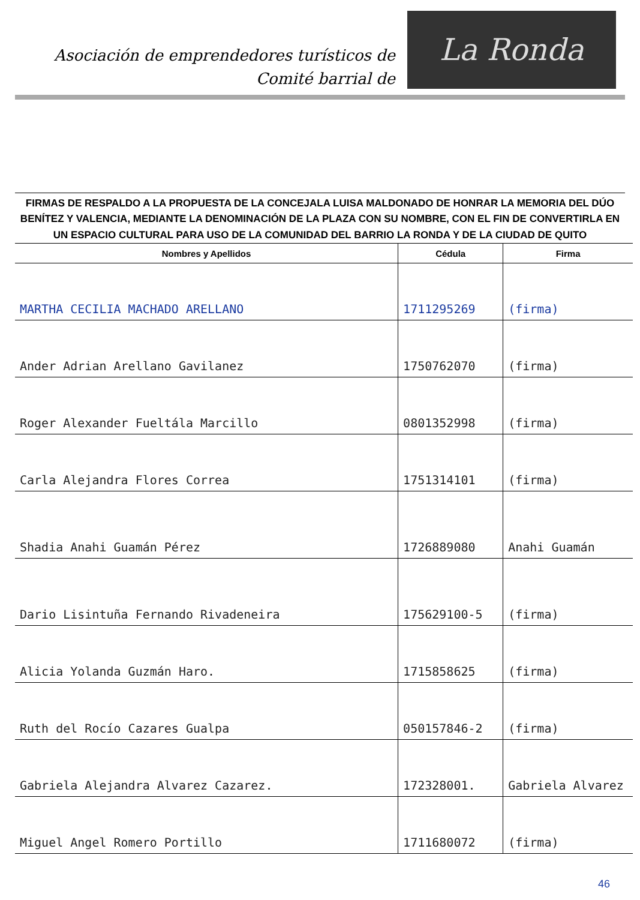Asociación de emprendedores turísticos de
Comité barrial de
La Ronda
FIRMAS DE RESPALDO A LA PROPUESTA DE LA CONCEJALA LUISA MALDONADO DE HONRAR LA MEMORIA DEL DÚO BENÍTEZ Y VALENCIA, MEDIANTE LA DENOMINACIÓN DE LA PLAZA CON SU NOMBRE, CON EL FIN DE CONVERTIRLA EN UN ESPACIO CULTURAL PARA USO DE LA COMUNIDAD DEL BARRIO LA RONDA Y DE LA CIUDAD DE QUITO
| Nombres y Apellidos | Cédula | Firma |
| --- | --- | --- |
| MARTHA CECILIA MACHADO ARELLANO | 1711295269 | (firma) |
| Ander Adrian Arellano Gavilanez | 1750762070 | (firma) |
| Roger Alexander Fueltála Marcillo | 0801352998 | (firma) |
| Carla Alejandra Flores Correa | 1751314101 | (firma) |
| Shadia Anahi Guamán Pérez | 1726889080 | Anahi Guamán |
| Dario Lisintuña Fernando Rivadeneira | 175629100-5 | (firma) |
| Alicia Yolanda Guzmán Haro. | 1715858625 | (firma) |
| Ruth del Rocío Cazares Gualpa | 050157846-2 | (firma) |
| Gabriela Alejandra Alvarez Cazarez. | 172328001. | Gabriela Alvarez |
| Miguel Angel Romero Portillo | 1711680072 | (firma) |
46